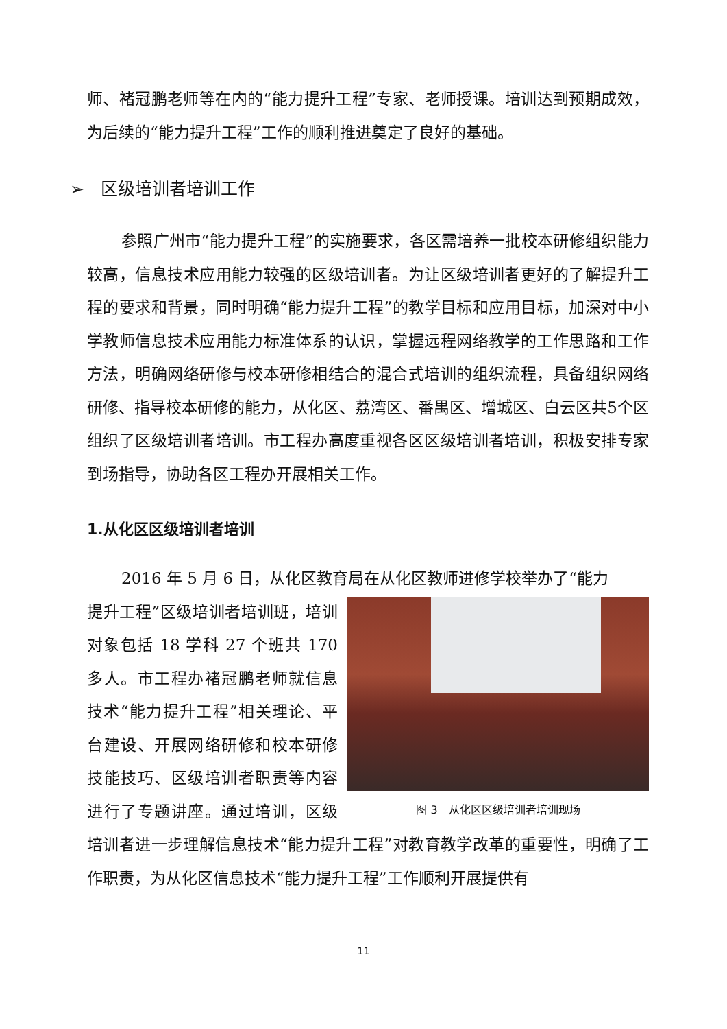师、褚冠鹏老师等在内的“能力提升工程”专家、老师授课。培训达到预期成效，为后续的“能力提升工程”工作的顺利推进奠定了良好的基础。
➢ 区级培训者培训工作
参照广州市“能力提升工程”的实施要求，各区需培养一批校本研修组织能力较高，信息技术应用能力较强的区级培训者。为让区级培训者更好的了解提升工程的要求和背景，同时明确“能力提升工程”的教学目标和应用目标，加深对中小学教师信息技术应用能力标准体系的认识，掌握远程网络教学的工作思路和工作方法，明确网络研修与校本研修相结合的混合式培训的组织流程，具备组织网络研修、指导校本研修的能力，从化区、荔湾区、番禺区、增城区、白云区共5个区组织了区级培训者培训。市工程办高度重视各区区级培训者培训，积极安排专家到场指导，协助各区工程办开展相关工作。
1.从化区区级培训者培训
2016 年 5 月 6 日，从化区教育局在从化区教师进修学校举办了“能力
图 3　从化区区级培训者培训现场
提升工程”区级培训者培训班，培训对象包括 18 学科 27 个班共 170 多人。市工程办褚冠鹏老师就信息技术“能力提升工程”相关理论、平台建设、开展网络研修和校本研修技能技巧、区级培训者职责等内容进行了专题讲座。通过培训，区级培训者进一步理解信息技术“能力提升工程”对教育教学改革的重要性，明确了工作职责，为从化区信息技术“能力提升工程”工作顺利开展提供有
11